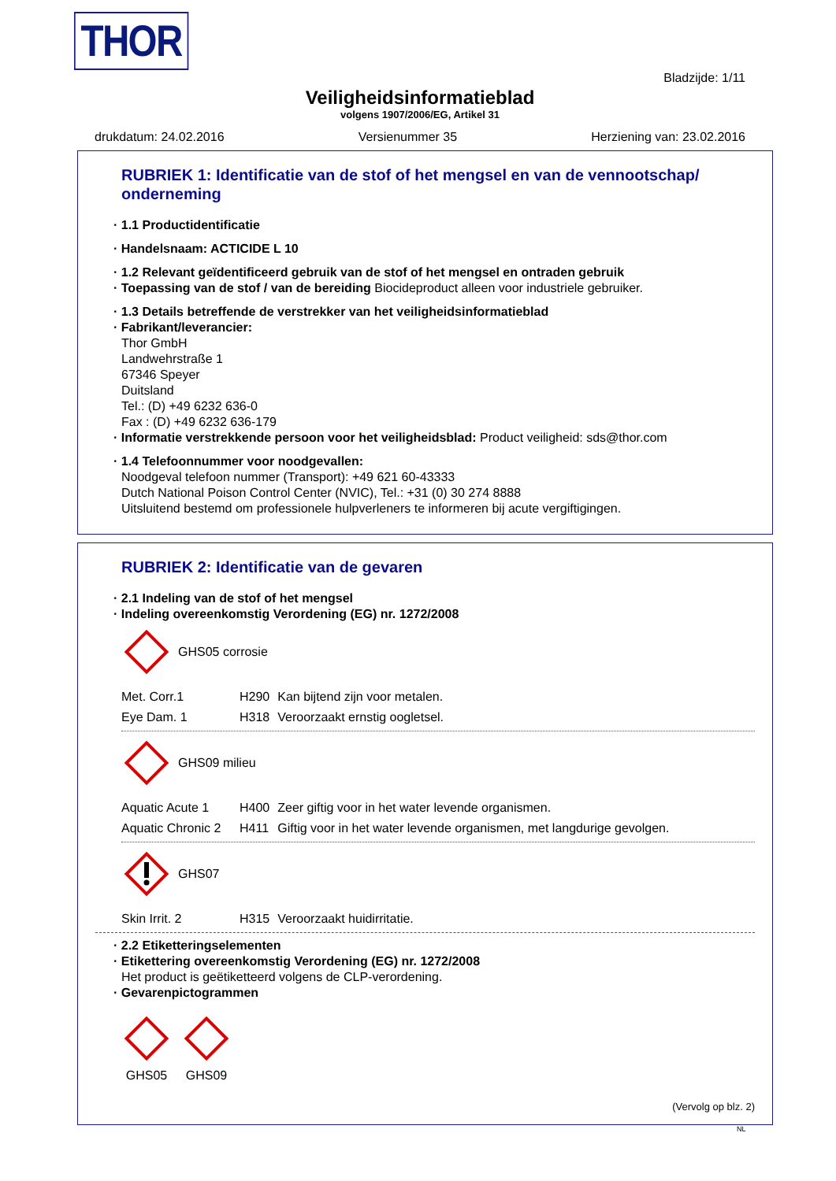THOR
Bladzijde: 1/11
Veiligheidsinformatieblad
volgens 1907/2006/EG, Artikel 31
drukdatum: 24.02.2016 Versienummer 35 Herziening van: 23.02.2016
RUBRIEK 1: Identificatie van de stof of het mengsel en van de vennootschap/ onderneming
· 1.1 Productidentificatie
· Handelsnaam: ACTICIDE L 10
· 1.2 Relevant geïdentificeerd gebruik van de stof of het mengsel en ontraden gebruik
· Toepassing van de stof / van de bereiding Biocideproduct alleen voor industriele gebruiker.
· 1.3 Details betreffende de verstrekker van het veiligheidsinformatieblad
· Fabrikant/leverancier:
Thor GmbH
Landwehrstraße 1
67346 Speyer
Duitsland
Tel.: (D) +49 6232 636-0
Fax : (D) +49 6232 636-179
· Informatie verstrekkende persoon voor het veiligheidsblad: Product veiligheid: sds@thor.com
· 1.4 Telefoonnummer voor noodgevallen:
Noodgeval telefoon nummer (Transport): +49 621 60-43333
Dutch National Poison Control Center (NVIC), Tel.: +31 (0) 30 274 8888
Uitsluitend bestemd om professionele hulpverleners te informeren bij acute vergiftigingen.
RUBRIEK 2: Identificatie van de gevaren
· 2.1 Indeling van de stof of het mengsel
· Indeling overeenkomstig Verordening (EG) nr. 1272/2008
GHS05 corrosie
| Met. Corr.1 | H290 | Kan bijtend zijn voor metalen. |
| Eye Dam. 1 | H318 | Veroorzaakt ernstig oogletsel. |
GHS09 milieu
| Aquatic Acute 1 | H400 | Zeer giftig voor in het water levende organismen. |
| Aquatic Chronic 2 | H411 | Giftig voor in het water levende organismen, met langdurige gevolgen. |
GHS07
| Skin Irrit. 2 | H315 | Veroorzaakt huidirritatie. |
· 2.2 Etiketteringselementen
· Etikettering overeenkomstig Verordening (EG) nr. 1272/2008
Het product is geëtiketteerd volgens de CLP-verordening.
· Gevarenpictogrammen
GHS05
GHS09
(Vervolg op blz. 2)
NL